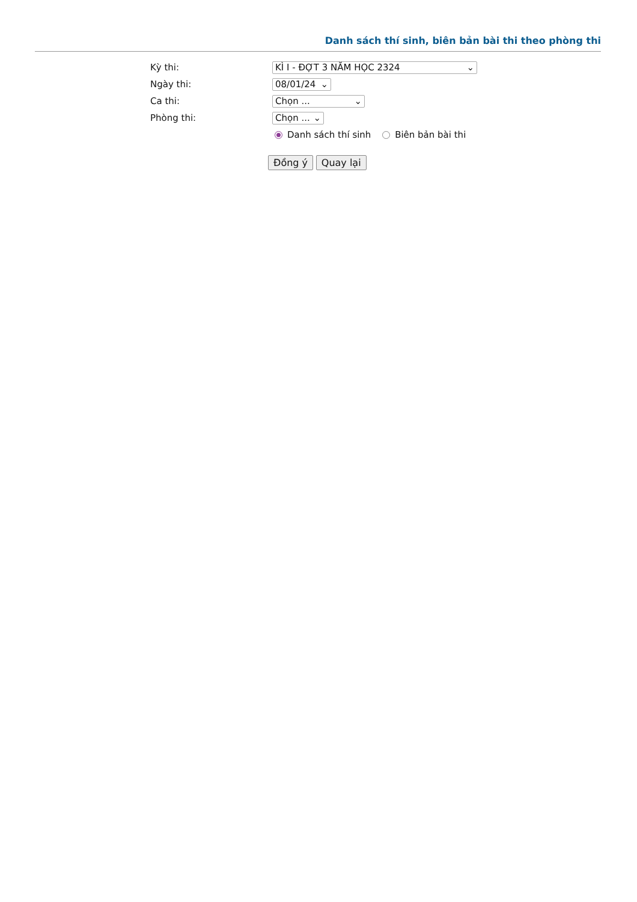Danh sách thí sinh, biên bản bài thi theo phòng thi
Kỳ thi: KÌ I - ĐỢT 3 NĂM HỌC 2324 ⌄
Ngày thi: 08/01/24 ⌄
Ca thi: Chọn ... ⌄
Phòng thi: Chọn ... ⌄
Danh sách thí sinh Biên bản bài thi
Đồng ý Quay lại